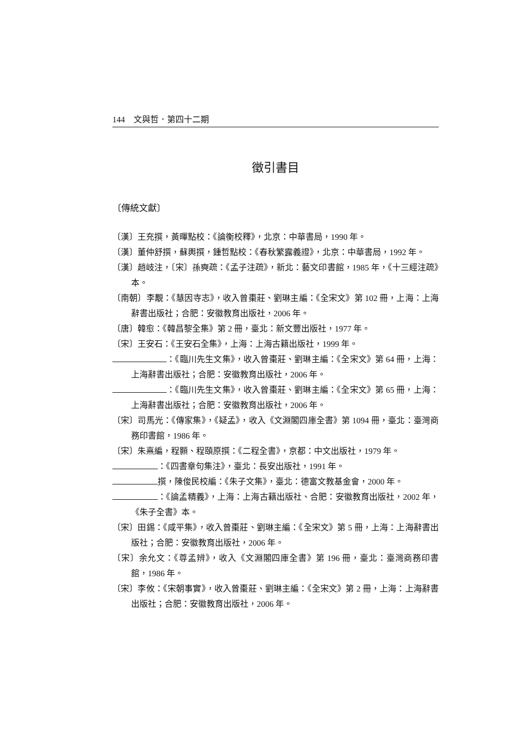144　文與哲．第四十二期
徵引書目
〔傳統文獻〕
〔漢〕王充撰，黃暉點校：《論衡校釋》，北京：中華書局，1990 年。
〔漢〕董仲舒撰，蘇輿撰，鍾哲點校：《春秋繁露義證》，北京：中華書局，1992 年。
〔漢〕趙岐注，〔宋〕孫奭疏：《孟子注疏》，新北：藝文印書館，1985 年，《十三經注疏》本。
〔南朝〕李覯：《慧因寺志》，收入曾棗莊、劉琳主編：《全宋文》第 102 冊，上海：上海辭書出版社；合肥：安徽教育出版社，2006 年。
〔唐〕韓愈：《韓昌黎全集》第 2 冊，臺北：新文豐出版社，1977 年。
〔宋〕王安石：《王安石全集》，上海：上海古籍出版社，1999 年。
：《臨川先生文集》，收入曾棗莊、劉琳主編：《全宋文》第 64 冊，上海：上海辭書出版社；合肥：安徽教育出版社，2006 年。
：《臨川先生文集》，收入曾棗莊、劉琳主編：《全宋文》第 65 冊，上海：上海辭書出版社；合肥：安徽教育出版社，2006 年。
〔宋〕司馬光：《傳家集》，《疑孟》，收入《文淵閣四庫全書》第 1094 冊，臺北：臺灣商務印書館，1986 年。
〔宋〕朱熹編，程顥、程頤原撰：《二程全書》，京都：中文出版社，1979 年。
：《四書章句集注》，臺北：長安出版社，1991 年。
撰，陳俊民校編：《朱子文集》，臺北：德富文教基金會，2000 年。
：《論孟精義》，上海：上海古籍出版社、合肥：安徽教育出版社，2002 年，《朱子全書》本。
〔宋〕田錫：《咸平集》，收入曾棗莊、劉琳主編：《全宋文》第 5 冊，上海：上海辭書出版社；合肥：安徽教育出版社，2006 年。
〔宋〕余允文：《尊孟辨》，收入《文淵閣四庫全書》第 196 冊，臺北：臺灣商務印書館，1986 年。
〔宋〕李攸：《宋朝事實》，收入曾棗莊、劉琳主編：《全宋文》第 2 冊，上海：上海辭書出版社；合肥：安徽教育出版社，2006 年。